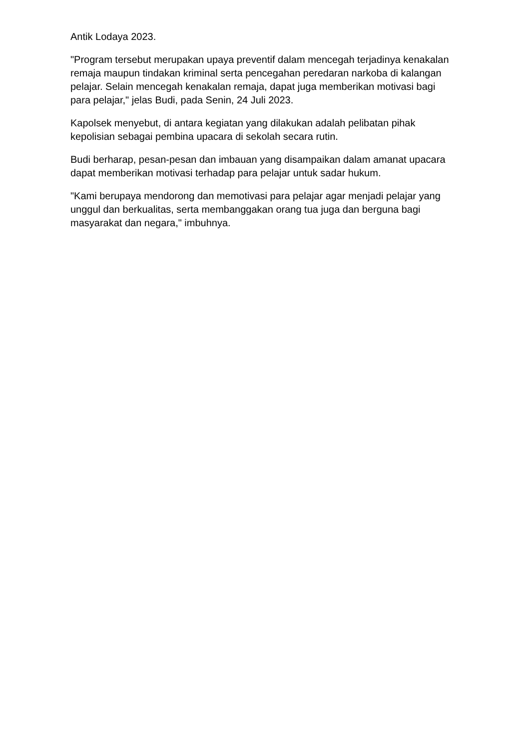Antik Lodaya 2023.
"Program tersebut merupakan upaya preventif dalam mencegah terjadinya kenakalan remaja maupun tindakan kriminal serta pencegahan peredaran narkoba di kalangan pelajar. Selain mencegah kenakalan remaja, dapat juga memberikan motivasi bagi para pelajar," jelas Budi, pada Senin, 24 Juli 2023.
Kapolsek menyebut, di antara kegiatan yang dilakukan adalah pelibatan pihak kepolisian sebagai pembina upacara di sekolah secara rutin.
Budi berharap, pesan-pesan dan imbauan yang disampaikan dalam amanat upacara dapat memberikan motivasi terhadap para pelajar untuk sadar hukum.
"Kami berupaya mendorong dan memotivasi para pelajar agar menjadi pelajar yang unggul dan berkualitas, serta membanggakan orang tua juga dan berguna bagi masyarakat dan negara," imbuhnya.